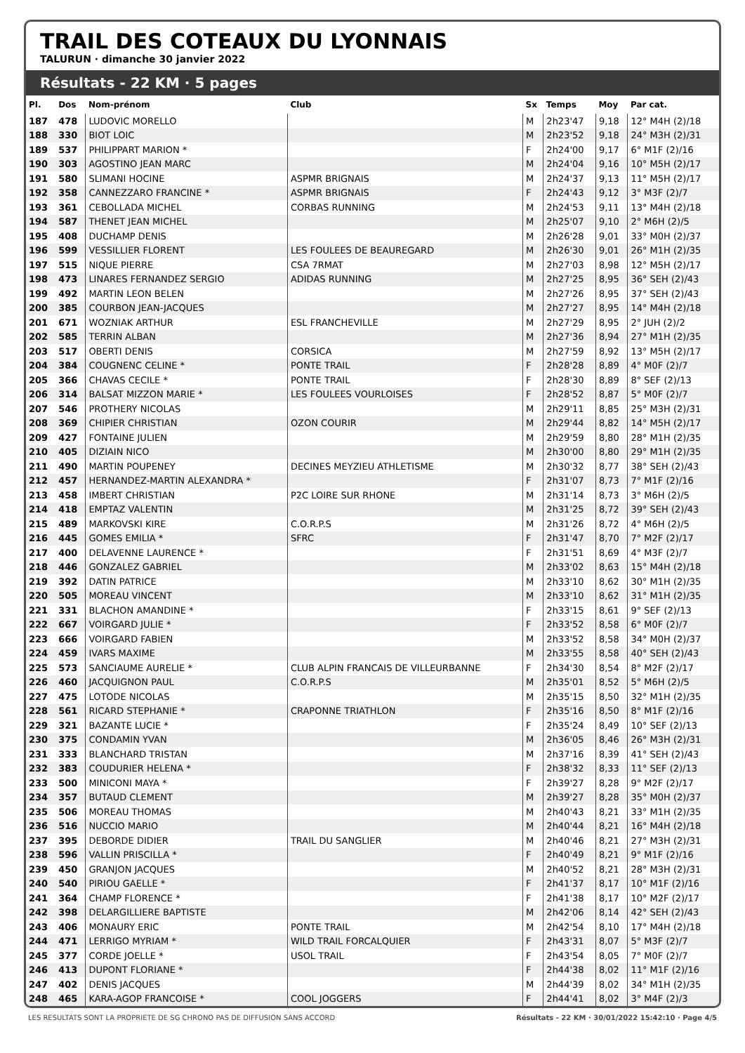TRAIL DES COTEAUX DU LYONNAIS
TALURUN · dimanche 30 janvier 2022
Résultats - 22 KM · 5 pages
| Pl. | Dos | Nom-prénom | Club | Sx | Temps | Moy | Par cat. |
| --- | --- | --- | --- | --- | --- | --- | --- |
| 187 | 478 | LUDOVIC MORELLO | | M | 2h23'47 | 9,18 | 12° M4H (2)/18 |
| 188 | 330 | BIOT LOIC | | M | 2h23'52 | 9,18 | 24° M3H (2)/31 |
| 189 | 537 | PHILIPPART MARION * | | F | 2h24'00 | 9,17 | 6° M1F (2)/16 |
| 190 | 303 | AGOSTINO JEAN MARC | | M | 2h24'04 | 9,16 | 10° M5H (2)/17 |
| 191 | 580 | SLIMANI HOCINE | ASPMR BRIGNAIS | M | 2h24'37 | 9,13 | 11° M5H (2)/17 |
| 192 | 358 | CANNEZZARO FRANCINE * | ASPMR BRIGNAIS | F | 2h24'43 | 9,12 | 3° M3F (2)/7 |
| 193 | 361 | CEBOLLADA MICHEL | CORBAS RUNNING | M | 2h24'53 | 9,11 | 13° M4H (2)/18 |
| 194 | 587 | THENET JEAN MICHEL | | M | 2h25'07 | 9,10 | 2° M6H (2)/5 |
| 195 | 408 | DUCHAMP DENIS | | M | 2h26'28 | 9,01 | 33° M0H (2)/37 |
| 196 | 599 | VESSILLIER FLORENT | LES FOULEES DE BEAUREGARD | M | 2h26'30 | 9,01 | 26° M1H (2)/35 |
| 197 | 515 | NIQUE PIERRE | CSA 7RMAT | M | 2h27'03 | 8,98 | 12° M5H (2)/17 |
| 198 | 473 | LINARES FERNANDEZ SERGIO | ADIDAS RUNNING | M | 2h27'25 | 8,95 | 36° SEH (2)/43 |
| 199 | 492 | MARTIN LEON BELEN | | M | 2h27'26 | 8,95 | 37° SEH (2)/43 |
| 200 | 385 | COURBON JEAN-JACQUES | | M | 2h27'27 | 8,95 | 14° M4H (2)/18 |
| 201 | 671 | WOZNIAK ARTHUR | ESL FRANCHEVILLE | M | 2h27'29 | 8,95 | 2° JUH (2)/2 |
| 202 | 585 | TERRIN ALBAN | | M | 2h27'36 | 8,94 | 27° M1H (2)/35 |
| 203 | 517 | OBERTI DENIS | CORSICA | M | 2h27'59 | 8,92 | 13° M5H (2)/17 |
| 204 | 384 | COUGNENC CELINE * | PONTE TRAIL | F | 2h28'28 | 8,89 | 4° M0F (2)/7 |
| 205 | 366 | CHAVAS CECILE * | PONTE TRAIL | F | 2h28'30 | 8,89 | 8° SEF (2)/13 |
| 206 | 314 | BALSAT MIZZON MARIE * | LES FOULEES VOURLOISES | F | 2h28'52 | 8,87 | 5° M0F (2)/7 |
| 207 | 546 | PROTHERY NICOLAS | | M | 2h29'11 | 8,85 | 25° M3H (2)/31 |
| 208 | 369 | CHIPIER CHRISTIAN | OZON COURIR | M | 2h29'44 | 8,82 | 14° M5H (2)/17 |
| 209 | 427 | FONTAINE JULIEN | | M | 2h29'59 | 8,80 | 28° M1H (2)/35 |
| 210 | 405 | DIZIAIN NICO | | M | 2h30'00 | 8,80 | 29° M1H (2)/35 |
| 211 | 490 | MARTIN POUPENEY | DECINES MEYZIEU ATHLETISME | M | 2h30'32 | 8,77 | 38° SEH (2)/43 |
| 212 | 457 | HERNANDEZ-MARTIN ALEXANDRA * | | F | 2h31'07 | 8,73 | 7° M1F (2)/16 |
| 213 | 458 | IMBERT CHRISTIAN | P2C LOIRE SUR RHONE | M | 2h31'14 | 8,73 | 3° M6H (2)/5 |
| 214 | 418 | EMPTAZ VALENTIN | | M | 2h31'25 | 8,72 | 39° SEH (2)/43 |
| 215 | 489 | MARKOVSKI KIRE | C.O.R.P.S | M | 2h31'26 | 8,72 | 4° M6H (2)/5 |
| 216 | 445 | GOMES EMILIA * | SFRC | F | 2h31'47 | 8,70 | 7° M2F (2)/17 |
| 217 | 400 | DELAVENNE LAURENCE * | | F | 2h31'51 | 8,69 | 4° M3F (2)/7 |
| 218 | 446 | GONZALEZ GABRIEL | | M | 2h33'02 | 8,63 | 15° M4H (2)/18 |
| 219 | 392 | DATIN PATRICE | | M | 2h33'10 | 8,62 | 30° M1H (2)/35 |
| 220 | 505 | MOREAU VINCENT | | M | 2h33'10 | 8,62 | 31° M1H (2)/35 |
| 221 | 331 | BLACHON AMANDINE * | | F | 2h33'15 | 8,61 | 9° SEF (2)/13 |
| 222 | 667 | VOIRGARD JULIE * | | F | 2h33'52 | 8,58 | 6° M0F (2)/7 |
| 223 | 666 | VOIRGARD FABIEN | | M | 2h33'52 | 8,58 | 34° M0H (2)/37 |
| 224 | 459 | IVARS MAXIME | | M | 2h33'55 | 8,58 | 40° SEH (2)/43 |
| 225 | 573 | SANCIAUME AURELIE * | CLUB ALPIN FRANCAIS DE VILLEURBANNE | F | 2h34'30 | 8,54 | 8° M2F (2)/17 |
| 226 | 460 | JACQUIGNON PAUL | C.O.R.P.S | M | 2h35'01 | 8,52 | 5° M6H (2)/5 |
| 227 | 475 | LOTODE NICOLAS | | M | 2h35'15 | 8,50 | 32° M1H (2)/35 |
| 228 | 561 | RICARD STEPHANIE * | CRAPONNE TRIATHLON | F | 2h35'16 | 8,50 | 8° M1F (2)/16 |
| 229 | 321 | BAZANTE LUCIE * | | F | 2h35'24 | 8,49 | 10° SEF (2)/13 |
| 230 | 375 | CONDAMIN YVAN | | M | 2h36'05 | 8,46 | 26° M3H (2)/31 |
| 231 | 333 | BLANCHARD TRISTAN | | M | 2h37'16 | 8,39 | 41° SEH (2)/43 |
| 232 | 383 | COUDURIER HELENA * | | F | 2h38'32 | 8,33 | 11° SEF (2)/13 |
| 233 | 500 | MINICONI MAYA * | | F | 2h39'27 | 8,28 | 9° M2F (2)/17 |
| 234 | 357 | BUTAUD CLEMENT | | M | 2h39'27 | 8,28 | 35° M0H (2)/37 |
| 235 | 506 | MOREAU THOMAS | | M | 2h40'43 | 8,21 | 33° M1H (2)/35 |
| 236 | 516 | NUCCIO MARIO | | M | 2h40'44 | 8,21 | 16° M4H (2)/18 |
| 237 | 395 | DEBORDE DIDIER | TRAIL DU SANGLIER | M | 2h40'46 | 8,21 | 27° M3H (2)/31 |
| 238 | 596 | VALLIN PRISCILLA * | | F | 2h40'49 | 8,21 | 9° M1F (2)/16 |
| 239 | 450 | GRANJON JACQUES | | M | 2h40'52 | 8,21 | 28° M3H (2)/31 |
| 240 | 540 | PIRIOU GAELLE * | | F | 2h41'37 | 8,17 | 10° M1F (2)/16 |
| 241 | 364 | CHAMP FLORENCE * | | F | 2h41'38 | 8,17 | 10° M2F (2)/17 |
| 242 | 398 | DELARGILLIERE BAPTISTE | | M | 2h42'06 | 8,14 | 42° SEH (2)/43 |
| 243 | 406 | MONAURY ERIC | PONTE TRAIL | M | 2h42'54 | 8,10 | 17° M4H (2)/18 |
| 244 | 471 | LERRIGO MYRIAM * | WILD TRAIL FORCALQUIER | F | 2h43'31 | 8,07 | 5° M3F (2)/7 |
| 245 | 377 | CORDE JOELLE * | USOL TRAIL | F | 2h43'54 | 8,05 | 7° M0F (2)/7 |
| 246 | 413 | DUPONT FLORIANE * | | F | 2h44'38 | 8,02 | 11° M1F (2)/16 |
| 247 | 402 | DENIS JACQUES | | M | 2h44'39 | 8,02 | 34° M1H (2)/35 |
| 248 | 465 | KARA-AGOP FRANCOISE * | COOL JOGGERS | F | 2h44'41 | 8,02 | 3° M4F (2)/3 |
LES RESULTATS SONT LA PROPRIETE DE SG CHRONO PAS DE DIFFUSION SANS ACCORD Résultats - 22 KM · 30/01/2022 15:42:10 · Page 4/5